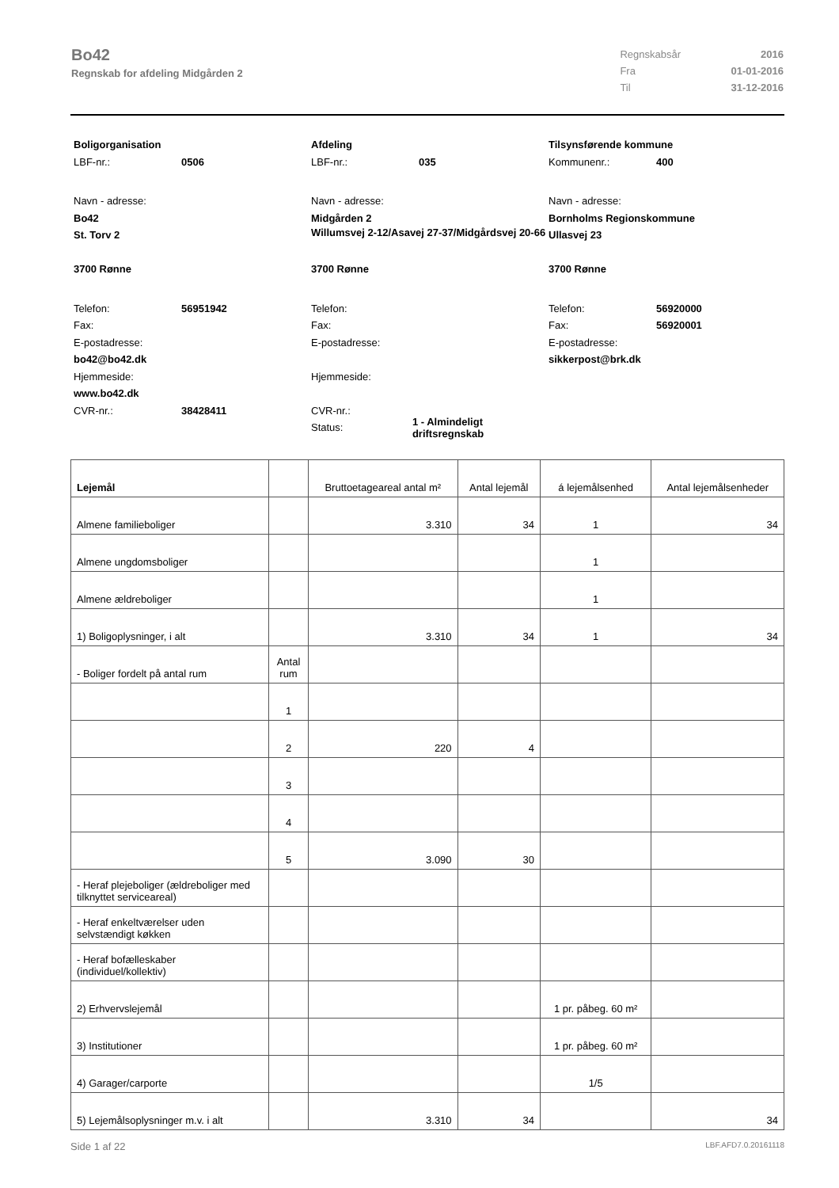Bo42
Regnskab for afdeling Midgården 2
| Regnskabsår | 2016 |
| Fra | 01-01-2016 |
| Til | 31-12-2016 |
Boligorganisation
LBF-nr.: 0506
Navn - adresse:
Bo42
St. Torv 2
3700 Rønne
Telefon: 56951942
Fax:
E-postadresse:
bo42@bo42.dk
Hjemmeside:
www.bo42.dk
CVR-nr.: 38428411
Afdeling
LBF-nr.: 035
Navn - adresse:
Midgården 2
Willumsvej 2-12/Asavej 27-37/Midgårdsvej 20-66
3700 Rønne
Telefon:
Fax:
E-postadresse:
Hjemmeside:
CVR-nr.:
Status: 1 - Almindeligt driftsregnskab
Tilsynsførende kommune
Kommunenr.: 400
Navn - adresse:
Bornholms Regionskommune
Ullasvej 23
3700 Rønne
Telefon: 56920000
Fax: 56920001
E-postadresse:
sikkerpost@brk.dk
| Lejemål | | Bruttoetageareal antal m² | Antal lejemål | á lejemålsenhed | Antal lejemålsenheder |
| --- | --- | --- | --- | --- | --- |
| Almene familieboliger | | 3.310 | 34 | 1 | 34 |
| Almene ungdomsboliger | | | | 1 | |
| Almene ældreboliger | | | | 1 | |
| 1) Boligoplysninger, i alt | | 3.310 | 34 | 1 | 34 |
| - Boliger fordelt på antal rum | Antal rum | | | | |
| | 1 | | | | |
| | 2 | 220 | 4 | | |
| | 3 | | | | |
| | 4 | | | | |
| | 5 | 3.090 | 30 | | |
| - Heraf plejeboliger (ældreboliger med tilknyttet serviceareal) | | | | | |
| - Heraf enkeltværelser uden selvstændigt køkken | | | | | |
| - Heraf bofælleskaber (individuel/kollektiv) | | | | | |
| 2) Erhvervslejemål | | | | 1 pr. påbeg. 60 m² | |
| 3) Institutioner | | | | 1 pr. påbeg. 60 m² | |
| 4) Garager/carporte | | | | 1/5 | |
| 5) Lejemålsoplysninger m.v. i alt | | 3.310 | 34 | | 34 |
Side 1 af 22 LBF.AFD7.0.20161118